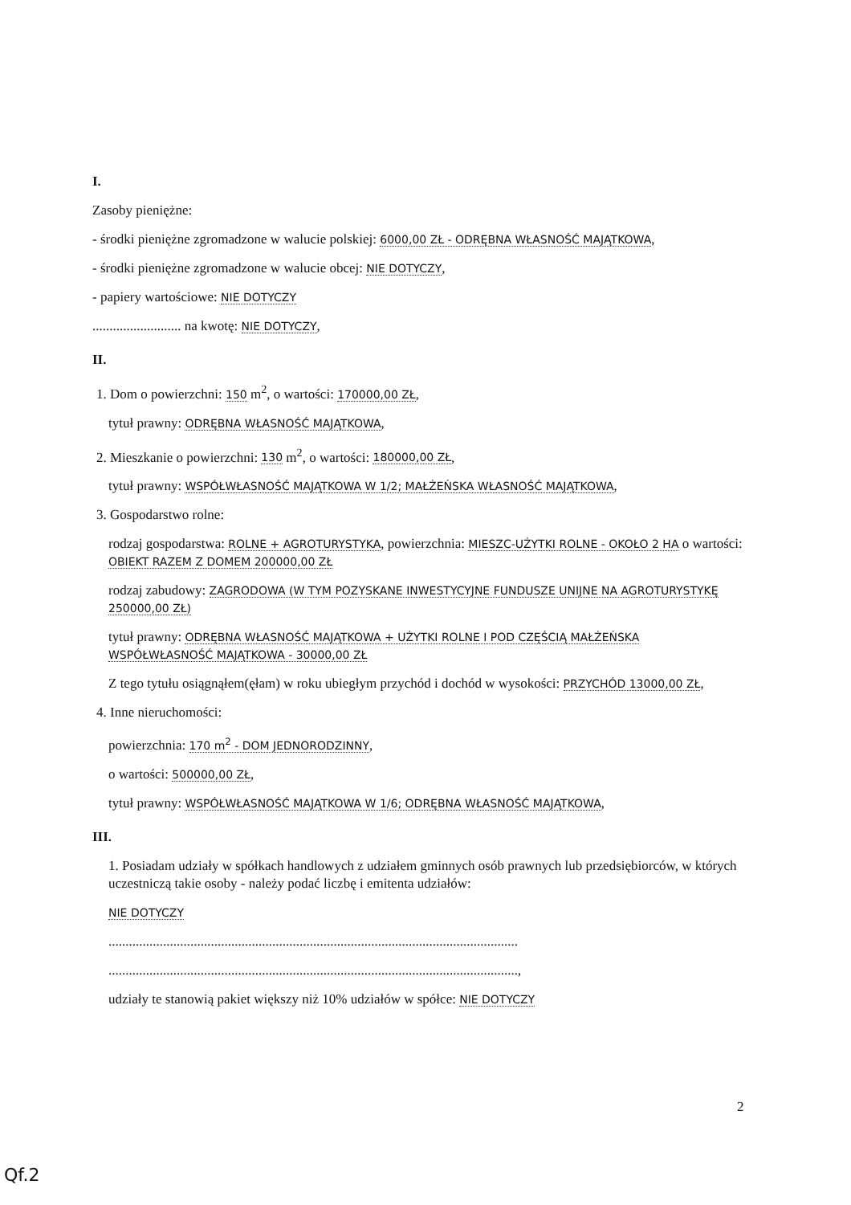I.
Zasoby pieniężne:
- środki pieniężne zgromadzone w walucie polskiej: 6000,00 ZŁ - ODRĘBNA WŁASNOŚĆ MAJĄTKOWA,
- środki pieniężne zgromadzone w walucie obcej: NIE DOTYCZY,
- papiery wartościowe: NIE DOTYCZY
.......................... na kwotę: NIE DOTYCZY,
II.
1. Dom o powierzchni: 150 m<sup>2</sup>, o wartości: 170000,00 ZŁ,
tytuł prawny: ODRĘBNA WŁASNOŚĆ MAJĄTKOWA,
2. Mieszkanie o powierzchni: 130 m<sup>2</sup>, o wartości: 180000,00 ZŁ,
tytuł prawny: WSPÓŁWŁASNOŚĆ MAJĄTKOWA W 1/2; MAŁŻEŃSKA WŁASNOŚĆ MAJĄTKOWA,
3. Gospodarstwo rolne:
rodzaj gospodarstwa: ROLNE + AGROTURYSTYKA, powierzchnia: MIESZC-UŻYTKI ROLNE - OKOŁO 2 HA o wartości: OBIEKT RAZEM Z DOMEM 200000,00 ZŁ
rodzaj zabudowy: ZAGRODOWA (W TYM POZYSKANE INWESTYCYJNE FUNDUSZE UNIJNE NA AGROTURYSTYKĘ 250000,00 ZŁ)
tytuł prawny: ODRĘBNA WŁASNOŚĆ MAJĄTKOWA + UŻYTKI ROLNE I POD CZĘŚCIĄ MAŁŻEŃSKA WSPÓŁWŁASNOŚĆ MAJĄTKOWA - 30000,00 ZŁ
Z tego tytułu osiągnąłem(ęłam) w roku ubiegłym przychód i dochód w wysokości: PRZYCHÓD 13000,00 ZŁ,
4. Inne nieruchomości:
powierzchnia: 170 m<sup>2</sup> - DOM JEDNORODZINNY,
o wartości: 500000,00 ZŁ,
tytuł prawny: WSPÓŁWŁASNOŚĆ MAJĄTKOWA W 1/6; ODRĘBNA WŁASNOŚĆ MAJĄTKOWA,
III.
1. Posiadam udziały w spółkach handlowych z udziałem gminnych osób prawnych lub przedsiębiorców, w których uczestniczą takie osoby - należy podać liczbę i emitenta udziałów:
NIE DOTYCZY
........................................................................................................................
........................................................................................................................,
udziały te stanowią pakiet większy niż 10% udziałów w spółce: NIE DOTYCZY
2
Qf.2